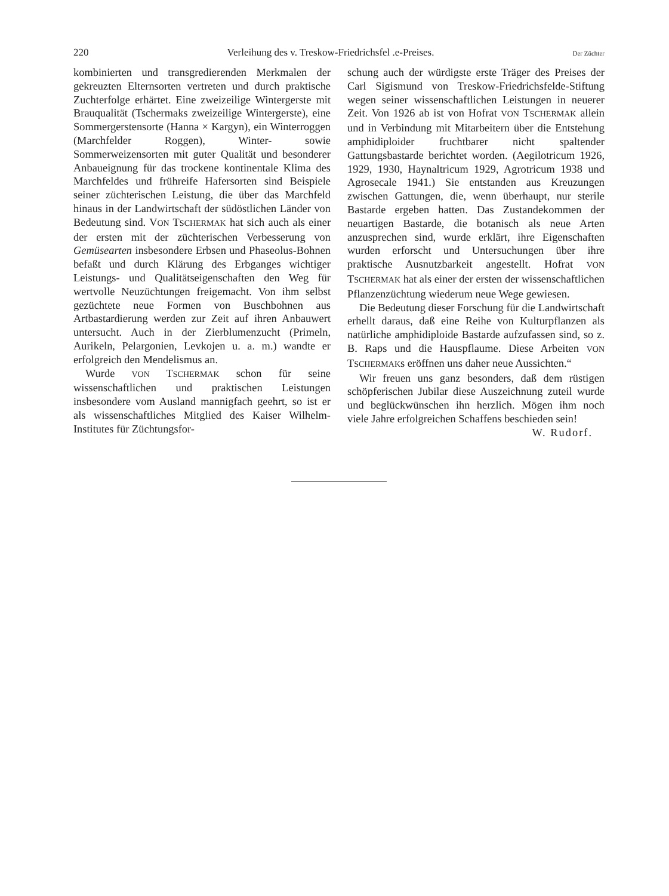220 Verleihung des v. Treskow-Friedrichsfel .e-Preises. Der Züchter
kombinierten und transgredierenden Merkmalen der gekreuzten Elternsorten vertreten und durch praktische Zuchterfolge erhärtet. Eine zweizeilige Wintergerste mit Brauqualität (Tschermaks zweizeilige Wintergerste), eine Sommergerstensorte (Hanna × Kargyn), ein Winterroggen (Marchfelder Roggen), Winter- sowie Sommerweizensorten mit guter Qualität und besonderer Anbaueignung für das trockene kontinentale Klima des Marchfeldes und frühreife Hafersorten sind Beispiele seiner züchterischen Leistung, die über das Marchfeld hinaus in der Landwirtschaft der südöstlichen Länder von Bedeutung sind. VON TSCHERMAK hat sich auch als einer der ersten mit der züchterischen Verbesserung von Gemüsearten insbesondere Erbsen und Phaseolus-Bohnen befaßt und durch Klärung des Erbganges wichtiger Leistungs- und Qualitätseigenschaften den Weg für wertvolle Neuzüchtungen freigemacht. Von ihm selbst gezüchtete neue Formen von Buschbohnen aus Artbastardierung werden zur Zeit auf ihren Anbauwert untersucht. Auch in der Zierblumenzucht (Primeln, Aurikeln, Pelargonien, Levkojen u. a. m.) wandte er erfolgreich den Mendelismus an.
Wurde VON TSCHERMAK schon für seine wissenschaftlichen und praktischen Leistungen insbesondere vom Ausland mannigfach geehrt, so ist er als wissenschaftliches Mitglied des Kaiser Wilhelm-Institutes für Züchtungsfor-
schung auch der würdigste erste Träger des Preises der Carl Sigismund von Treskow-Friedrichsfelde-Stiftung wegen seiner wissenschaftlichen Leistungen in neuerer Zeit. Von 1926 ab ist von Hofrat VON TSCHERMAK allein und in Verbindung mit Mitarbeitern über die Entstehung amphidiploider fruchtbarer nicht spaltender Gattungsbastarde berichtet worden. (Aegilotricum 1926, 1929, 1930, Haynaltricum 1929, Agrotricum 1938 und Agrosecale 1941.) Sie entstanden aus Kreuzungen zwischen Gattungen, die, wenn überhaupt, nur sterile Bastarde ergeben hatten. Das Zustandekommen der neuartigen Bastarde, die botanisch als neue Arten anzusprechen sind, wurde erklärt, ihre Eigenschaften wurden erforscht und Untersuchungen über ihre praktische Ausnutzbarkeit angestellt. Hofrat VON TSCHERMAK hat als einer der ersten der wissenschaftlichen Pflanzenzüchtung wiederum neue Wege gewiesen.
Die Bedeutung dieser Forschung für die Landwirtschaft erhellt daraus, daß eine Reihe von Kulturpflanzen als natürliche amphidiploide Bastarde aufzufassen sind, so z. B. Raps und die Hauspflaume. Diese Arbeiten VON TSCHERMAKs eröffnen uns daher neue Aussichten.“
Wir freuen uns ganz besonders, daß dem rüstigen schöpferischen Jubilar diese Auszeichnung zuteil wurde und beglückwünschen ihn herzlich. Mögen ihm noch viele Jahre erfolgreichen Schaffens beschieden sein!
W. Rudorf.